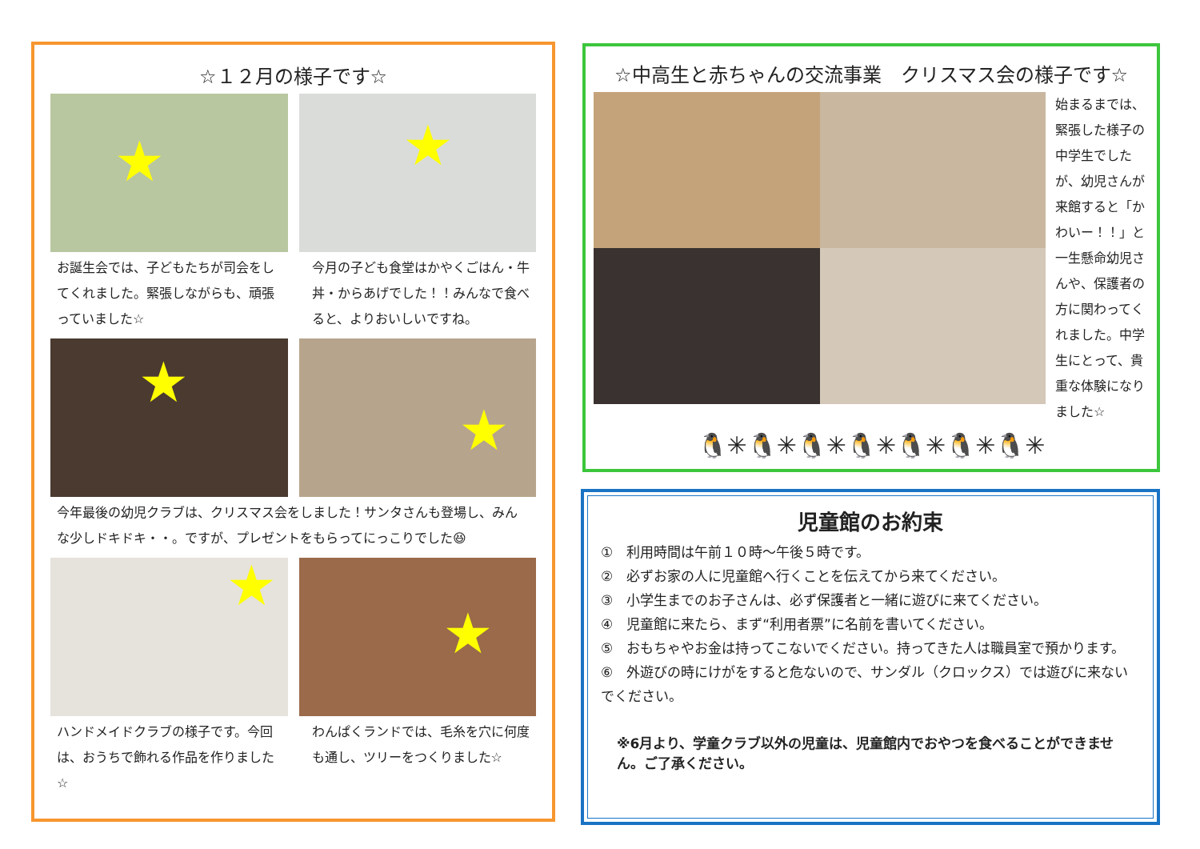☆１２月の様子です☆
★
★
お誕生会では、子どもたちが司会をしてくれました。緊張しながらも、頑張っていました☆
今月の子ども食堂はかやくごはん・牛丼・からあげでした！！みんなで食べると、よりおいしいですね。
★
★
今年最後の幼児クラブは、クリスマス会をしました！サンタさんも登場し、みんな少しドキドキ・・。ですが、プレゼントをもらってにっこりでした😆
★
★
ハンドメイドクラブの様子です。今回は、おうちで飾れる作品を作りました☆
わんぱくランドでは、毛糸を穴に何度も通し、ツリーをつくりました☆
☆中高生と赤ちゃんの交流事業　クリスマス会の様子です☆
始まるまでは、緊張した様子の中学生でしたが、幼児さんが来館すると「かわいー！！」と一生懸命幼児さんや、保護者の方に関わってくれました。中学生にとって、貴重な体験になりました☆
🐧✳🐧✳🐧✳🐧✳🐧✳🐧✳🐧✳
児童館のお約束
①　利用時間は午前１０時～午後５時です。
②　必ずお家の人に児童館へ行くことを伝えてから来てください。
③　小学生までのお子さんは、必ず保護者と一緒に遊びに来てください。
④　児童館に来たら、まず“利用者票”に名前を書いてください。
⑤　おもちゃやお金は持ってこないでください。持ってきた人は職員室で預かります。
⑥　外遊びの時にけがをすると危ないので、サンダル（クロックス）では遊びに来ないでください。
※6月より、学童クラブ以外の児童は、児童館内でおやつを食べることができません。ご了承ください。